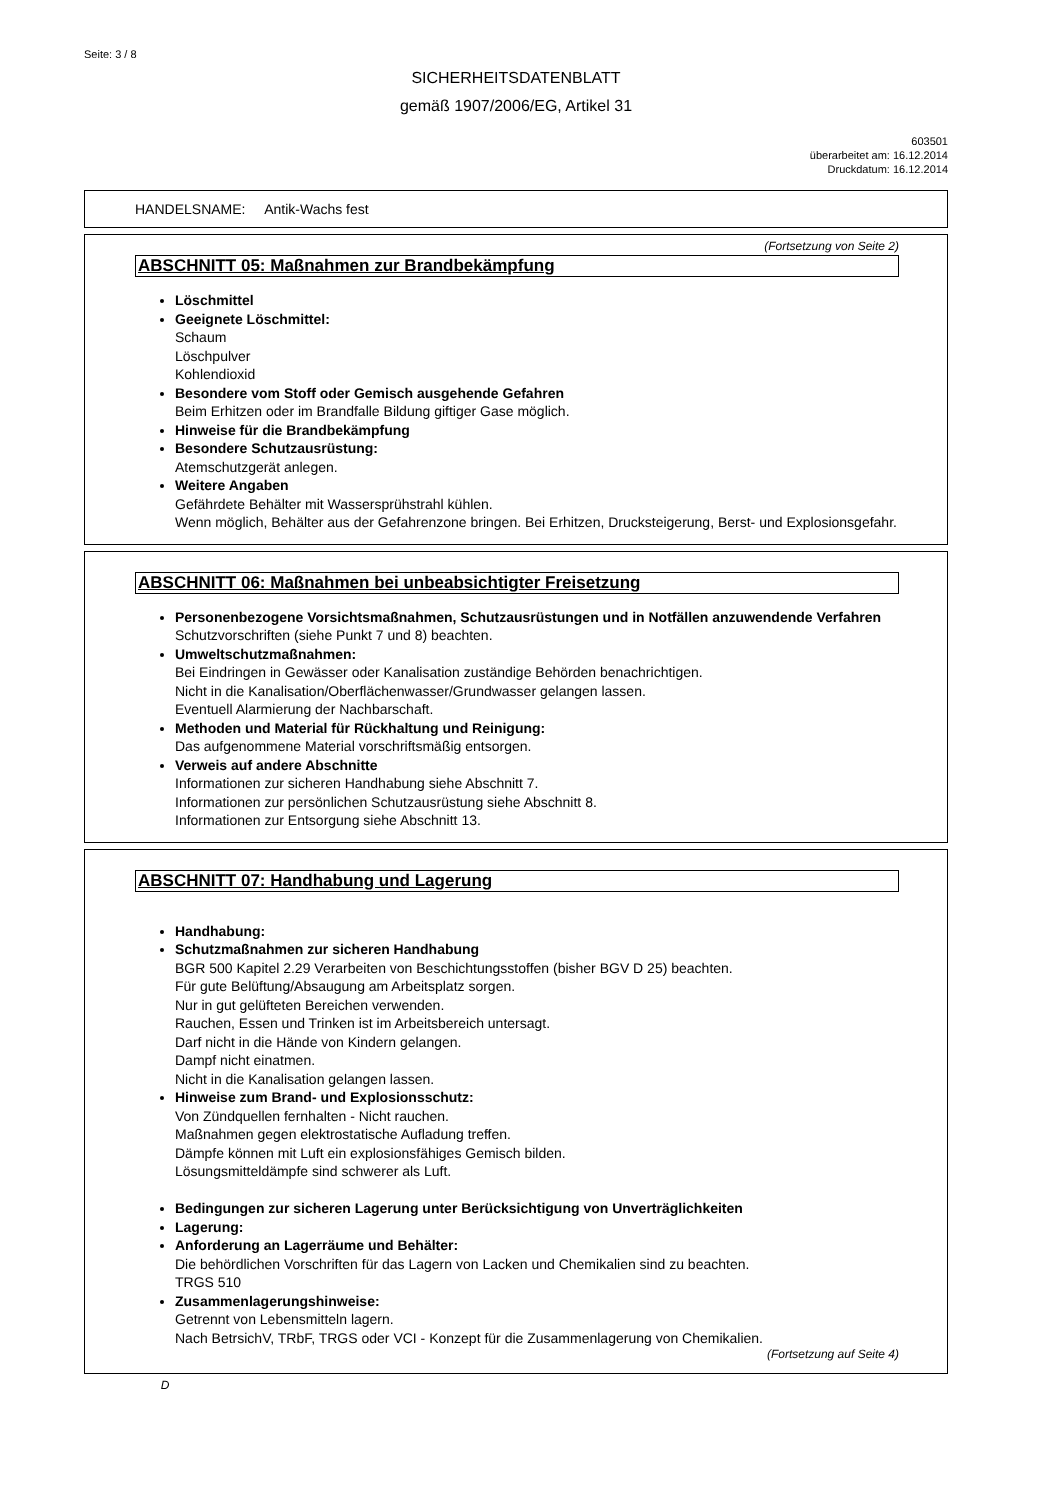Seite: 3 / 8
SICHERHEITSDATENBLATT
gemäß 1907/2006/EG, Artikel 31
603501
überarbeitet am: 16.12.2014
Druckdatum: 16.12.2014
HANDELSNAME: Antik-Wachs fest
(Fortsetzung von Seite 2)
ABSCHNITT 05: Maßnahmen zur Brandbekämpfung
Löschmittel
Geeignete Löschmittel:
Schaum
Löschpulver
Kohlendioxid
Besondere vom Stoff oder Gemisch ausgehende Gefahren
Beim Erhitzen oder im Brandfalle Bildung giftiger Gase möglich.
Hinweise für die Brandbekämpfung
Besondere Schutzausrüstung:
Atemschutzgerät anlegen.
Weitere Angaben
Gefährdete Behälter mit Wassersprühstrahl kühlen.
Wenn möglich, Behälter aus der Gefahrenzone bringen. Bei Erhitzen, Drucksteigerung, Berst- und Explosionsgefahr.
ABSCHNITT 06: Maßnahmen bei unbeabsichtigter Freisetzung
Personenbezogene Vorsichtsmaßnahmen, Schutzausrüstungen und in Notfällen anzuwendende Verfahren
Schutzvorschriften (siehe Punkt 7 und 8) beachten.
Umweltschutzmaßnahmen:
Bei Eindringen in Gewässer oder Kanalisation zuständige Behörden benachrichtigen.
Nicht in die Kanalisation/Oberflächenwasser/Grundwasser gelangen lassen.
Eventuell Alarmierung der Nachbarschaft.
Methoden und Material für Rückhaltung und Reinigung:
Das aufgenommene Material vorschriftsmäßig entsorgen.
Verweis auf andere Abschnitte
Informationen zur sicheren Handhabung siehe Abschnitt 7.
Informationen zur persönlichen Schutzausrüstung siehe Abschnitt 8.
Informationen zur Entsorgung siehe Abschnitt 13.
ABSCHNITT 07: Handhabung und Lagerung
Handhabung:
Schutzmaßnahmen zur sicheren Handhabung
BGR 500 Kapitel 2.29 Verarbeiten von Beschichtungsstoffen (bisher BGV D 25) beachten.
Für gute Belüftung/Absaugung am Arbeitsplatz sorgen.
Nur in gut gelüfteten Bereichen verwenden.
Rauchen, Essen und Trinken ist im Arbeitsbereich untersagt.
Darf nicht in die Hände von Kindern gelangen.
Dampf nicht einatmen.
Nicht in die Kanalisation gelangen lassen.
Hinweise zum Brand- und Explosionsschutz:
Von Zündquellen fernhalten - Nicht rauchen.
Maßnahmen gegen elektrostatische Aufladung treffen.
Dämpfe können mit Luft ein explosionsfähiges Gemisch bilden.
Lösungsmitteldämpfe sind schwerer als Luft.
Bedingungen zur sicheren Lagerung unter Berücksichtigung von Unverträglichkeiten
Lagerung:
Anforderung an Lagerräume und Behälter:
Die behördlichen Vorschriften für das Lagern von Lacken und Chemikalien sind zu beachten.
TRGS 510
Zusammenlagerungshinweise:
Getrennt von Lebensmitteln lagern.
Nach BetrsichV, TRbF, TRGS oder VCI - Konzept für die Zusammenlagerung von Chemikalien.
(Fortsetzung auf Seite 4)
D